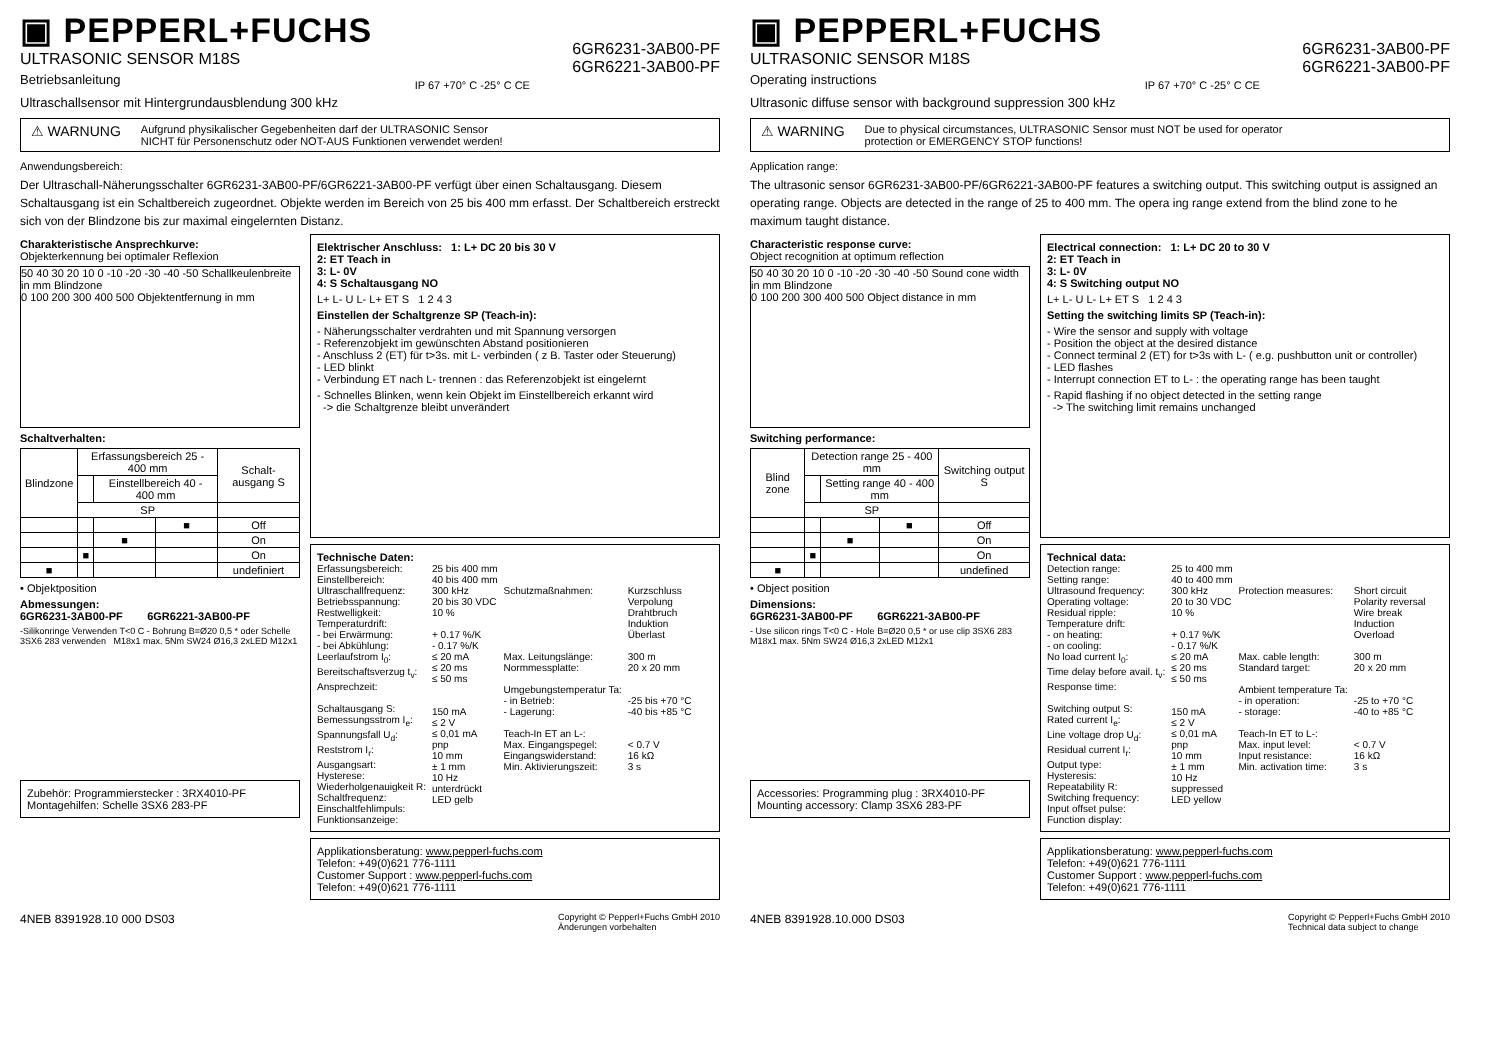▣ PEPPERL+FUCHS
ULTRASONIC SENSOR M18S
Betriebsanleitung
IP 67 +70° C -25° C CE
6GR6231-3AB00-PF
6GR6221-3AB00-PF
Ultraschallsensor mit Hintergrundausblendung 300 kHz
⚠ WARNUNG Aufgrund physikalischer Gegebenheiten darf der ULTRASONIC Sensor
NICHT für Personenschutz oder NOT-AUS Funktionen verwendet werden!
Anwendungsbereich:
Der Ultraschall-Näherungsschalter 6GR6231-3AB00-PF/6GR6221-3AB00-PF verfügt über einen Schaltausgang. Diesem Schaltausgang ist ein Schaltbereich zugeordnet. Objekte werden im Bereich von 25 bis 400 mm erfasst. Der Schaltbereich erstreckt sich von der Blindzone bis zur maximal eingelernten Distanz.
Charakteristische Ansprechkurve:
Objekterkennung bei optimaler Reflexion
50 40 30 20 10 0 -10 -20 -30 -40 -50 Schallkeulenbreite in mm Blindzone
0 100 200 300 400 500 Objektentfernung in mm
Schaltverhalten:
| Blindzone | Erfassungsbereich 25 - 400 mm | | | Schalt-ausgang S |
| --- | --- | --- | --- | --- |
| | | Einstellbereich 40 - 400 mm | | |
| | SP | | | |
| | | | ■ | Off |
| | | ■ | | On |
| | ■ | | | On |
| ■ | | | | undefiniert |
• Objektposition
Abmessungen:
6GR6231-3AB00-PF 6GR6221-3AB00-PF
-Silikonringe Verwenden T<0 C - Bohrung B=Ø20 0,5 * oder Schelle 3SX6 283 verwenden M18x1 max. 5Nm SW24 Ø16,3 2xLED M12x1
Zubehör: Programmierstecker : 3RX4010-PF
Montagehilfen: Schelle 3SX6 283-PF
Elektrischer Anschluss: 1: L+ DC 20 bis 30 V
2: ET Teach in
3: L- 0V
4: S Schaltausgang NO
L+ L- U L- L+ ET S 1 2 4 3
Einstellen der Schaltgrenze SP (Teach-in):
- Näherungsschalter verdrahten und mit Spannung versorgen
- Referenzobjekt im gewünschten Abstand positionieren
- Anschluss 2 (ET) für t>3s. mit L- verbinden ( z B. Taster oder Steuerung)
- LED blinkt
- Verbindung ET nach L- trennen : das Referenzobjekt ist eingelernt
- Schnelles Blinken, wenn kein Objekt im Einstellbereich erkannt wird
-> die Schaltgrenze bleibt unverändert
Technische Daten:
| Erfassungsbereich: Einstellbereich: Ultraschallfrequenz: Betriebsspannung: Restwelligkeit: Temperaturdrift: - bei Erwärmung: - bei Abkühlung: Leerlaufstrom I<sub>0</sub>: Bereitschaftsverzug t<sub>v</sub>: Ansprechzeit: Schaltausgang S: Bemessungsstrom I<sub>e</sub>: Spannungsfall U<sub>d</sub>: Reststrom I<sub>r</sub>: Ausgangsart: Hysterese: Wiederholgenauigkeit R: Schaltfrequenz: Einschaltfehlimpuls: Funktionsanzeige: | 25 bis 400 mm 40 bis 400 mm 300 kHz 20 bis 30 VDC 10 % + 0.17 %/K - 0.17 %/K ≤ 20 mA ≤ 20 ms ≤ 50 ms 150 mA ≤ 2 V ≤ 0,01 mA pnp 10 mm ± 1 mm 10 Hz unterdrückt LED gelb | Schutzmaßnahmen: Max. Leitungslänge: Normmessplatte: Umgebungstemperatur Ta: - in Betrieb: - Lagerung: Teach-In ET an L-: Max. Eingangspegel: Eingangswiderstand: Min. Aktivierungszeit: | Kurzschluss Verpolung Drahtbruch Induktion Überlast 300 m 20 x 20 mm -25 bis +70 °C -40 bis +85 °C < 0.7 V 16 kΩ 3 s |
Applikationsberatung: www.pepperl-fuchs.com
Telefon: +49(0)621 776-1111
Customer Support : www.pepperl-fuchs.com
Telefon: +49(0)621 776-1111
4NEB 8391928.10 000 DS03 Copyright © Pepperl+Fuchs GmbH 2010
Änderungen vorbehalten
▣ PEPPERL+FUCHS
ULTRASONIC SENSOR M18S
Operating instructions
IP 67 +70° C -25° C CE
6GR6231-3AB00-PF
6GR6221-3AB00-PF
Ultrasonic diffuse sensor with background suppression 300 kHz
⚠ WARNING Due to physical circumstances, ULTRASONIC Sensor must NOT be used for operator
protection or EMERGENCY STOP functions!
Application range:
The ultrasonic sensor 6GR6231-3AB00-PF/6GR6221-3AB00-PF features a switching output. This switching output is assigned an operating range. Objects are detected in the range of 25 to 400 mm. The opera ing range extend from the blind zone to he maximum taught distance.
Characteristic response curve:
Object recognition at optimum reflection
50 40 30 20 10 0 -10 -20 -30 -40 -50 Sound cone width in mm Blindzone
0 100 200 300 400 500 Object distance in mm
Switching performance:
| Blind zone | Detection range 25 - 400 mm | | | Switching output S |
| --- | --- | --- | --- | --- |
| | | Setting range 40 - 400 mm | | |
| | SP | | | |
| | | | ■ | Off |
| | | ■ | | On |
| | ■ | | | On |
| ■ | | | | undefined |
• Object position
Dimensions:
6GR6231-3AB00-PF 6GR6221-3AB00-PF
- Use silicon rings T<0 C - Hole B=Ø20 0,5 * or use clip 3SX6 283 M18x1 max. 5Nm SW24 Ø16,3 2xLED M12x1
Accessories: Programming plug : 3RX4010-PF
Mounting accessory: Clamp 3SX6 283-PF
Electrical connection: 1: L+ DC 20 to 30 V
2: ET Teach in
3: L- 0V
4: S Switching output NO
L+ L- U L- L+ ET S 1 2 4 3
Setting the switching limits SP (Teach-in):
- Wire the sensor and supply with voltage
- Position the object at the desired distance
- Connect terminal 2 (ET) for t>3s with L- ( e.g. pushbutton unit or controller)
- LED flashes
- Interrupt connection ET to L- : the operating range has been taught
- Rapid flashing if no object detected in the setting range
-> The switching limit remains unchanged
Technical data:
| Detection range: Setting range: Ultrasound frequency: Operating voltage: Residual ripple: Temperature drift: - on heating: - on cooling: No load current I<sub>0</sub>: Time delay before avail. t<sub>v</sub>: Response time: Switching output S: Rated current I<sub>e</sub>: Line voltage drop U<sub>d</sub>: Residual current I<sub>r</sub>: Output type: Hysteresis: Repeatability R: Switching frequency: Input offset pulse: Function display: | 25 to 400 mm 40 to 400 mm 300 kHz 20 to 30 VDC 10 % + 0.17 %/K - 0.17 %/K ≤ 20 mA ≤ 20 ms ≤ 50 ms 150 mA ≤ 2 V ≤ 0,01 mA pnp 10 mm ± 1 mm 10 Hz suppressed LED yellow | Protection measures: Max. cable length: Standard target: Ambient temperature Ta: - in operation: - storage: Teach-In ET to L-: Max. input level: Input resistance: Min. activation time: | Short circuit Polarity reversal Wire break Induction Overload 300 m 20 x 20 mm -25 to +70 °C -40 to +85 °C < 0.7 V 16 kΩ 3 s |
Applikationsberatung: www.pepperl-fuchs.com
Telefon: +49(0)621 776-1111
Customer Support : www.pepperl-fuchs.com
Telefon: +49(0)621 776-1111
4NEB 8391928.10.000 DS03 Copyright © Pepperl+Fuchs GmbH 2010
Technical data subject to change